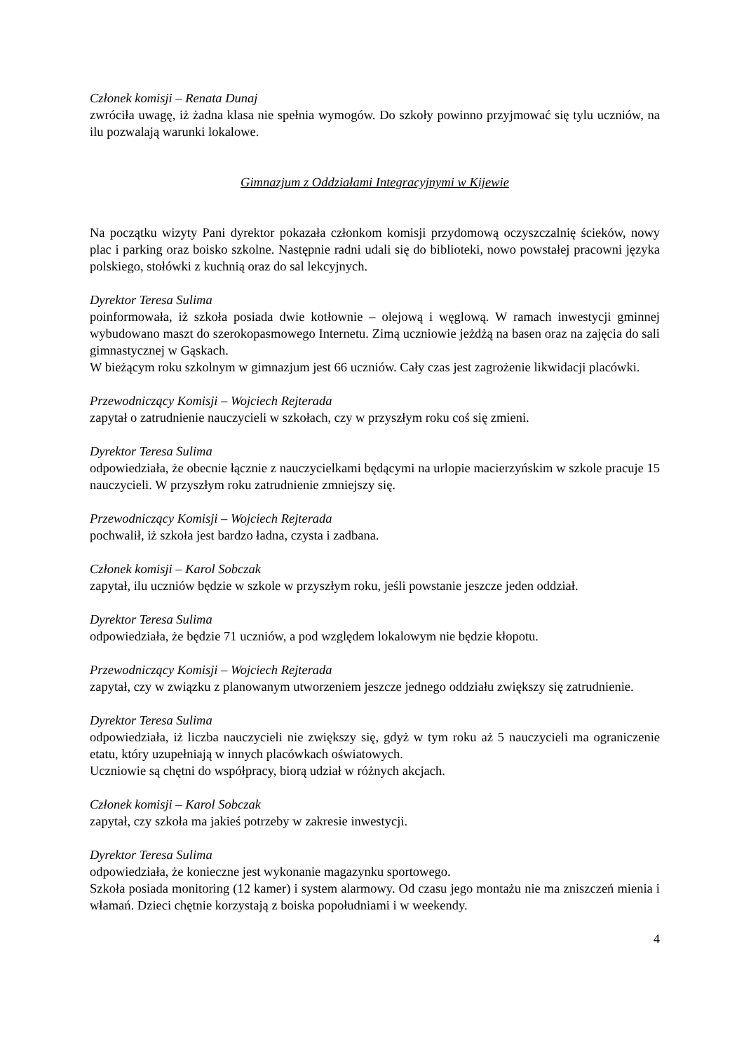Członek komisji – Renata Dunaj
zwróciła uwagę, iż żadna klasa nie spełnia wymogów. Do szkoły powinno przyjmować się tylu uczniów, na ilu pozwalają warunki lokalowe.
Gimnazjum z Oddziałami Integracyjnymi w Kijewie
Na początku wizyty Pani dyrektor pokazała członkom komisji przydomową oczyszczalnię ścieków, nowy plac i parking oraz boisko szkolne. Następnie radni udali się do biblioteki, nowo powstałej pracowni języka polskiego, stołówki z kuchnią oraz do sal lekcyjnych.
Dyrektor Teresa Sulima
poinformowała, iż szkoła posiada dwie kotłownie – olejową i węglową. W ramach inwestycji gminnej wybudowano maszt do szerokopasmowego Internetu. Zimą uczniowie jeżdżą na basen oraz na zajęcia do sali gimnastycznej w Gąskach.
W bieżącym roku szkolnym w gimnazjum jest 66 uczniów. Cały czas jest zagrożenie likwidacji placówki.
Przewodniczący Komisji – Wojciech Rejterada
zapytał o zatrudnienie nauczycieli w szkołach, czy w przyszłym roku coś się zmieni.
Dyrektor Teresa Sulima
odpowiedziała, że obecnie łącznie z nauczycielkami będącymi na urlopie macierzyńskim w szkole pracuje 15 nauczycieli. W przyszłym roku zatrudnienie zmniejszy się.
Przewodniczący Komisji – Wojciech Rejterada
pochwalił, iż szkoła jest bardzo ładna, czysta i zadbana.
Członek komisji – Karol Sobczak
zapytał, ilu uczniów będzie w szkole w przyszłym roku, jeśli powstanie jeszcze jeden oddział.
Dyrektor Teresa Sulima
odpowiedziała, że będzie 71 uczniów, a pod względem lokalowym nie będzie kłopotu.
Przewodniczący Komisji – Wojciech Rejterada
zapytał, czy w związku z planowanym utworzeniem jeszcze jednego oddziału zwiększy się zatrudnienie.
Dyrektor Teresa Sulima
odpowiedziała, iż liczba nauczycieli nie zwiększy się, gdyż w tym roku aż 5 nauczycieli ma ograniczenie etatu, który uzupełniają w innych placówkach oświatowych.
Uczniowie są chętni do współpracy, biorą udział w różnych akcjach.
Członek komisji – Karol Sobczak
zapytał, czy szkoła ma jakieś potrzeby w zakresie inwestycji.
Dyrektor Teresa Sulima
odpowiedziała, że konieczne jest wykonanie magazynku sportowego.
Szkoła posiada monitoring (12 kamer) i system alarmowy. Od czasu jego montażu nie ma zniszczeń mienia i włamań. Dzieci chętnie korzystają z boiska popołudniami i w weekendy.
4